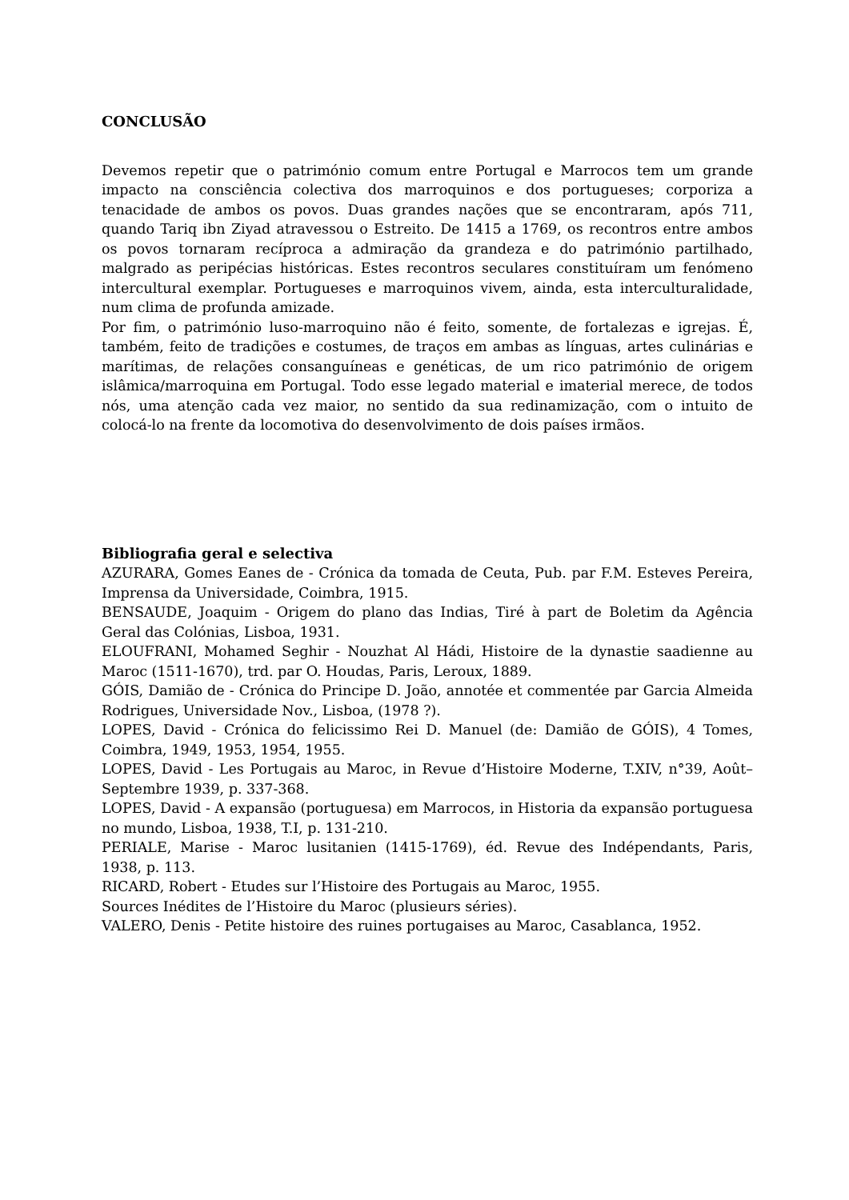CONCLUSÃO
Devemos repetir que o património comum entre Portugal e Marrocos tem um grande impacto na consciência colectiva dos marroquinos e dos portugueses; corporiza a tenacidade de ambos os povos. Duas grandes nações que se encontraram, após 711, quando Tariq ibn Ziyad atravessou o Estreito. De 1415 a 1769, os recontros entre ambos os povos tornaram recíproca a admiração da grandeza e do património partilhado, malgrado as peripécias históricas. Estes recontros seculares constituíram um fenómeno intercultural exemplar. Portugueses e marroquinos vivem, ainda, esta interculturalidade, num clima de profunda amizade.
Por fim, o património luso-marroquino não é feito, somente, de fortalezas e igrejas. É, também, feito de tradições e costumes, de traços em ambas as línguas, artes culinárias e marítimas, de relações consanguíneas e genéticas, de um rico património de origem islâmica/marroquina em Portugal. Todo esse legado material e imaterial merece, de todos nós, uma atenção cada vez maior, no sentido da sua redinamização, com o intuito de colocá-lo na frente da locomotiva do desenvolvimento de dois países irmãos.
Bibliografia geral e selectiva
AZURARA, Gomes Eanes de - Crónica da tomada de Ceuta, Pub. par F.M. Esteves Pereira, Imprensa da Universidade, Coimbra, 1915.
BENSAUDE, Joaquim - Origem do plano das Indias, Tiré à part de Boletim da Agência Geral das Colónias, Lisboa, 1931.
ELOUFRANI, Mohamed Seghir - Nouzhat Al Hádi, Histoire de la dynastie saadienne au Maroc (1511-1670), trd. par O. Houdas, Paris, Leroux, 1889.
GÓIS, Damião de - Crónica do Principe D. João, annotée et commentée par Garcia Almeida Rodrigues, Universidade Nov., Lisboa, (1978 ?).
LOPES, David - Crónica do felicissimo Rei D. Manuel (de: Damião de GÓIS), 4 Tomes, Coimbra, 1949, 1953, 1954, 1955.
LOPES, David - Les Portugais au Maroc, in Revue d’Histoire Moderne, T.XIV, n°39, Août–Septembre 1939, p. 337-368.
LOPES, David - A expansão (portuguesa) em Marrocos, in Historia da expansão portuguesa no mundo, Lisboa, 1938, T.I, p. 131-210.
PERIALE, Marise - Maroc lusitanien (1415-1769), éd. Revue des Indépendants, Paris, 1938, p. 113.
RICARD, Robert - Etudes sur l’Histoire des Portugais au Maroc, 1955.
Sources Inédites de l’Histoire du Maroc (plusieurs séries).
VALERO, Denis - Petite histoire des ruines portugaises au Maroc, Casablanca, 1952.